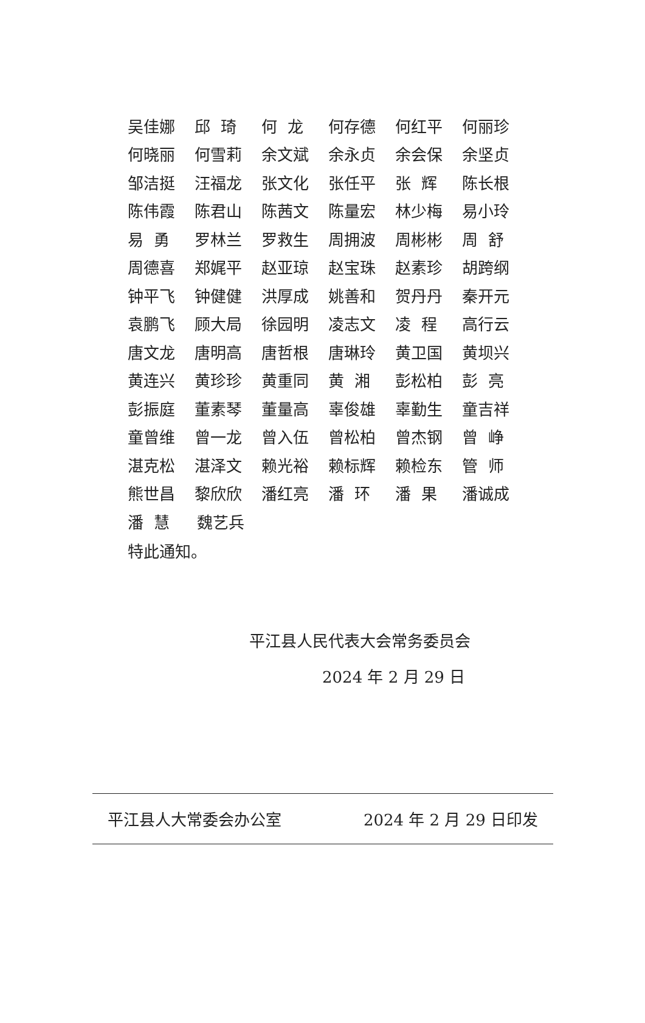吴佳娜 邱 琦 何 龙 何存德 何红平 何丽珍
何晓丽 何雪莉 余文斌 余永贞 余会保 余坚贞
邹洁挺 汪福龙 张文化 张任平 张 辉 陈长根
陈伟霞 陈君山 陈茜文 陈量宏 林少梅 易小玲
易 勇 罗林兰 罗救生 周拥波 周彬彬 周 舒
周德喜 郑娓平 赵亚琼 赵宝珠 赵素珍 胡跨纲
钟平飞 钟健健 洪厚成 姚善和 贺丹丹 秦开元
袁鹏飞 顾大局 徐园明 凌志文 凌 程 高行云
唐文龙 唐明高 唐哲根 唐琳玲 黄卫国 黄坝兴
黄连兴 黄珍珍 黄重同 黄 湘 彭松柏 彭 亮
彭振庭 董素琴 董量高 辜俊雄 辜勤生 童吉祥
童曾维 曾一龙 曾入伍 曾松柏 曾杰钢 曾 峥
湛克松 湛泽文 赖光裕 赖标辉 赖检东 管 师
熊世昌 黎欣欣 潘红亮 潘 环 潘 果 潘诚成
潘 慧 魏艺兵
特此通知。
平江县人民代表大会常务委员会
2024 年 2 月 29 日
平江县人大常委会办公室 2024 年 2 月 29 日印发